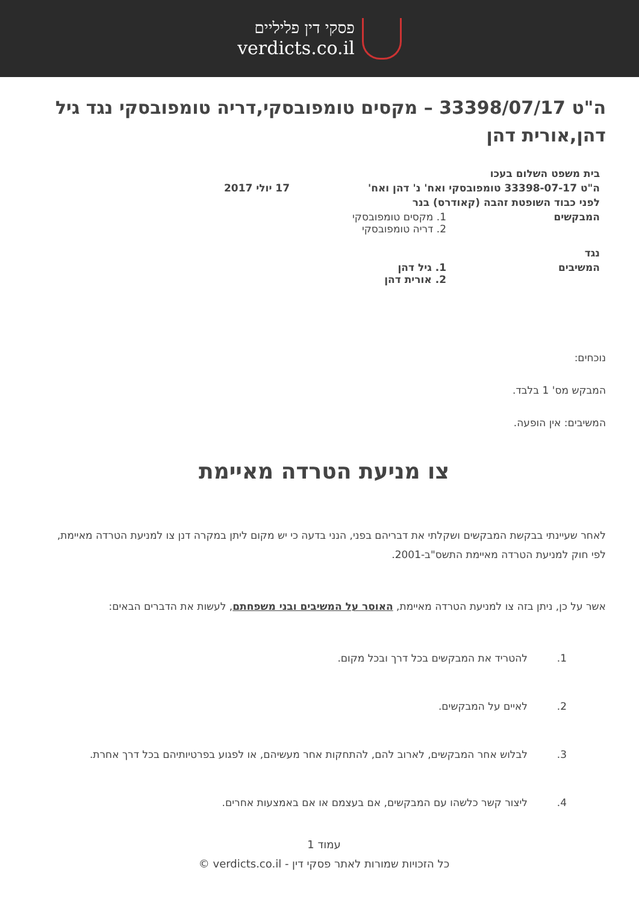פסקי דין פליליים
verdicts.co.il
ה"ט 33398/07/17 – מקסים טומפובסקי,דריה טומפובסקי נגד גיל דהן,אורית דהן
בית משפט השלום בעכו
ה"ט 33398-07-17 טומפובסקי ואח' נ' דהן ואח' 17 יולי 2017
לפני כבוד השופטת זהבה (קאודרס) בנר
המבקשים 1. מקסים טומפובסקי
2. דריה טומפובסקי
נגד
המשיבים 1. גיל דהן
2. אורית דהן
נוכחים:
המבקש מס' 1 בלבד.
המשיבים: אין הופעה.
צו מניעת הטרדה מאיימת
לאחר שעיינתי בבקשת המבקשים ושקלתי את דבריהם בפני, הנני בדעה כי יש מקום ליתן במקרה דנן צו למניעת הטרדה מאיימת, לפי חוק למניעת הטרדה מאיימת התשס"ב-2001.
אשר על כן, ניתן בזה צו למניעת הטרדה מאיימת, האוסר על המשיבים ובני משפחתם, לעשות את הדברים הבאים:
1. להטריד את המבקשים בכל דרך ובכל מקום.
2. לאיים על המבקשים.
3. לבלוש אחר המבקשים, לארוב להם, להתחקות אחר מעשיהם, או לפגוע בפרטיותיהם בכל דרך אחרת.
4. ליצור קשר כלשהו עם המבקשים, אם בעצמם או אם באמצעות אחרים.
עמוד 1
כל הזכויות שמורות לאתר פסקי דין - verdicts.co.il ©